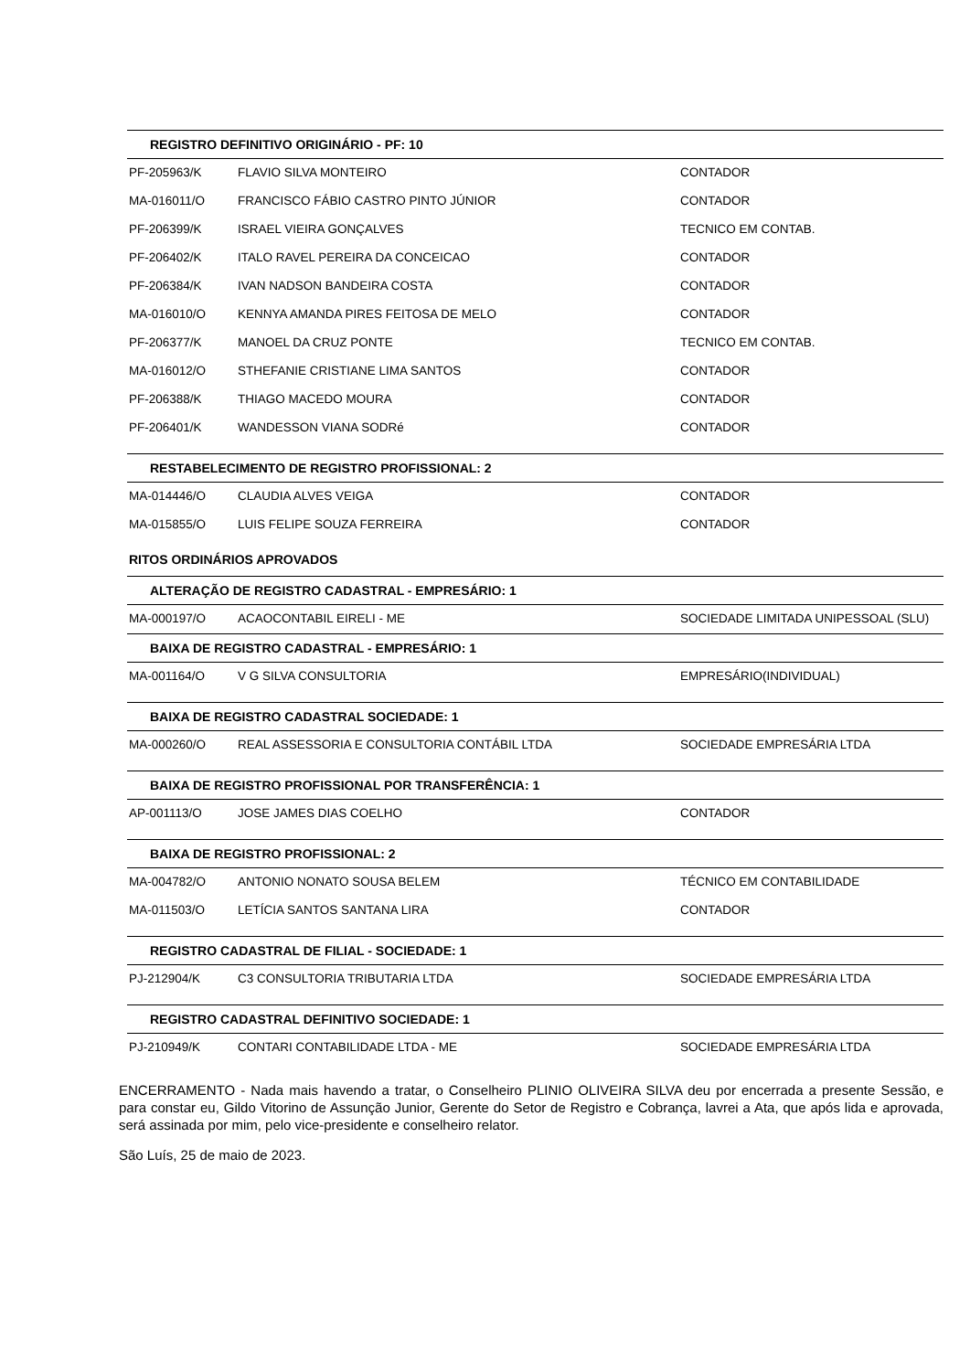| REGISTRO DEFINITIVO ORIGINÁRIO - PF: 10 | | |
| --- | --- | --- |
| PF-205963/K | FLAVIO SILVA MONTEIRO | CONTADOR |
| MA-016011/O | FRANCISCO FÁBIO CASTRO PINTO JÚNIOR | CONTADOR |
| PF-206399/K | ISRAEL VIEIRA GONÇALVES | TECNICO EM CONTAB. |
| PF-206402/K | ITALO RAVEL PEREIRA DA CONCEICAO | CONTADOR |
| PF-206384/K | IVAN NADSON BANDEIRA COSTA | CONTADOR |
| MA-016010/O | KENNYA AMANDA PIRES FEITOSA DE MELO | CONTADOR |
| PF-206377/K | MANOEL DA CRUZ PONTE | TECNICO EM CONTAB. |
| MA-016012/O | STHEFANIE CRISTIANE LIMA SANTOS | CONTADOR |
| PF-206388/K | THIAGO MACEDO MOURA | CONTADOR |
| PF-206401/K | WANDESSON VIANA SODRé | CONTADOR |
| RESTABELECIMENTO DE REGISTRO PROFISSIONAL: 2 | | |
| MA-014446/O | CLAUDIA ALVES VEIGA | CONTADOR |
| MA-015855/O | LUIS FELIPE SOUZA FERREIRA | CONTADOR |
RITOS ORDINÁRIOS APROVADOS
| ALTERAÇÃO DE REGISTRO CADASTRAL - EMPRESÁRIO: 1 | | |
| --- | --- | --- |
| MA-000197/O | ACAOCONTABIL EIRELI - ME | SOCIEDADE LIMITADA UNIPESSOAL (SLU) |
| BAIXA DE REGISTRO CADASTRAL - EMPRESÁRIO: 1 | | |
| MA-001164/O | V G SILVA CONSULTORIA | EMPRESÁRIO(INDIVIDUAL) |
| BAIXA DE REGISTRO CADASTRAL SOCIEDADE: 1 | | |
| MA-000260/O | REAL ASSESSORIA E CONSULTORIA CONTÁBIL LTDA | SOCIEDADE EMPRESÁRIA LTDA |
| BAIXA DE REGISTRO PROFISSIONAL POR TRANSFERÊNCIA: 1 | | |
| AP-001113/O | JOSE JAMES DIAS COELHO | CONTADOR |
| BAIXA DE REGISTRO PROFISSIONAL: 2 | | |
| MA-004782/O | ANTONIO NONATO SOUSA BELEM | TÉCNICO EM CONTABILIDADE |
| MA-011503/O | LETÍCIA SANTOS SANTANA LIRA | CONTADOR |
| REGISTRO CADASTRAL DE FILIAL - SOCIEDADE: 1 | | |
| PJ-212904/K | C3 CONSULTORIA TRIBUTARIA LTDA | SOCIEDADE EMPRESÁRIA LTDA |
| REGISTRO CADASTRAL DEFINITIVO SOCIEDADE: 1 | | |
| PJ-210949/K | CONTARI CONTABILIDADE LTDA - ME | SOCIEDADE EMPRESÁRIA LTDA |
ENCERRAMENTO - Nada mais havendo a tratar, o Conselheiro PLINIO OLIVEIRA SILVA deu por encerrada a presente Sessão, e para constar eu, Gildo Vitorino de Assunção Junior, Gerente do Setor de Registro e Cobrança, lavrei a Ata, que após lida e aprovada, será assinada por mim, pelo vice-presidente e conselheiro relator.
São Luís, 25 de maio de 2023.